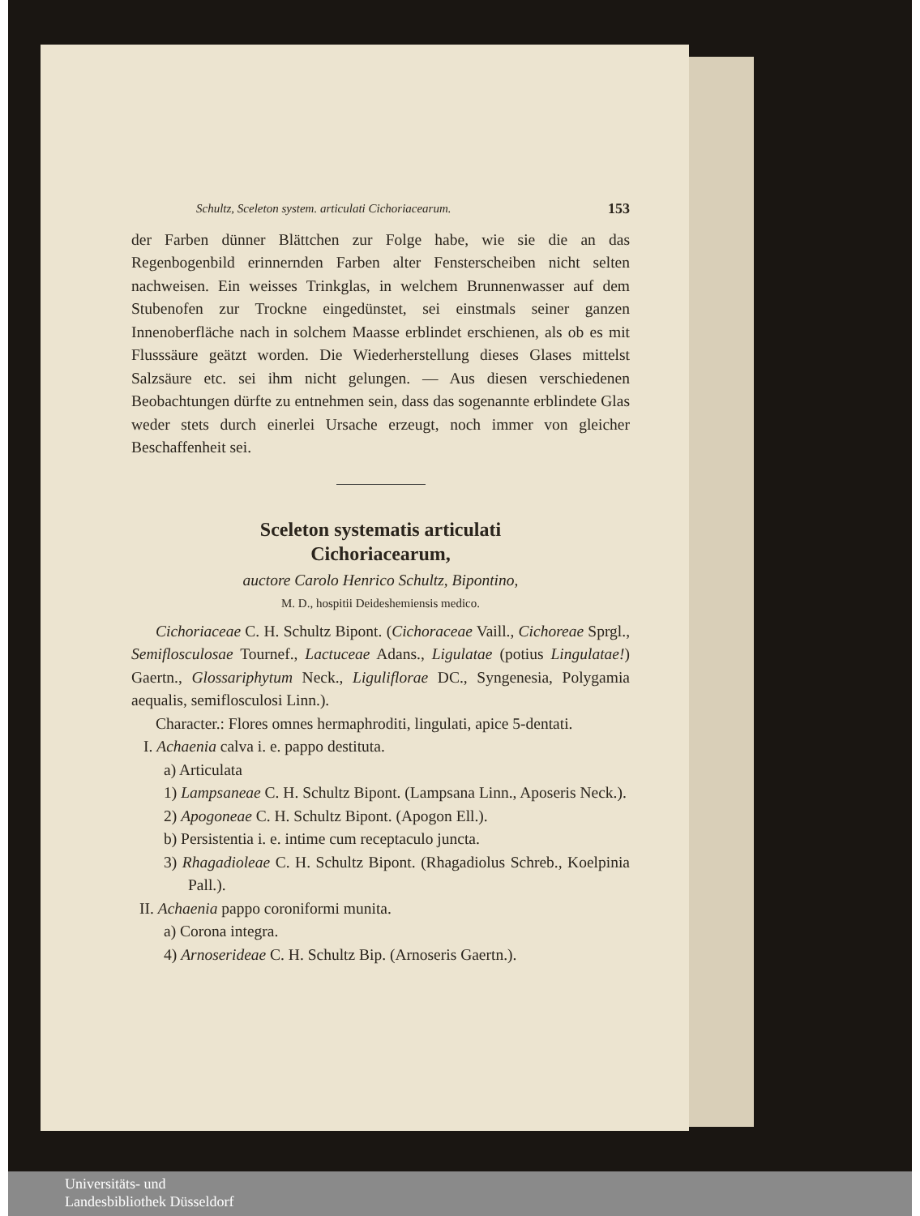Schultz, Sceleton system. articulati Cichoriacearum. 153
der Farben dünner Blättchen zur Folge habe, wie sie die an das Regenbogenbild erinnernden Farben alter Fensterscheiben nicht selten nachweisen. Ein weisses Trinkglas, in welchem Brunnenwasser auf dem Stubenofen zur Trockne eingedünstet, sei einstmals seiner ganzen Innenoberfläche nach in solchem Maasse erblindet erschienen, als ob es mit Flusssäure geätzt worden. Die Wiederherstellung dieses Glases mittelst Salzsäure etc. sei ihm nicht gelungen. — Aus diesen verschiedenen Beobachtungen dürfte zu entnehmen sein, dass das sogenannte erblindete Glas weder stets durch einerlei Ursache erzeugt, noch immer von gleicher Beschaffenheit sei.
Sceleton systematis articulati
Cichoriacearum,
auctore Carolo Henrico Schultz, Bipontino,
M. D., hospitii Deideshemiensis medico.
Cichoriaceae C. H. Schultz Bipont. (Cichoraceae Vaill., Cichoreae Sprgl., Semiflosculosae Tournef., Lactuceae Adans., Ligulatae (potius Lingulatae!) Gaertn., Glossariphytum Neck., Liguliflorae DC., Syngenesia, Polygamia aequalis, semiflosculosi Linn.).
Character.: Flores omnes hermaphroditi, lingulati, apice 5-dentati.
I. Achaenia calva i. e. pappo destituta.
a) Articulata
1) Lampsaneae C. H. Schultz Bipont. (Lampsana Linn., Aposeris Neck.).
2) Apogoneae C. H. Schultz Bipont. (Apogon Ell.).
b) Persistentia i. e. intime cum receptaculo juncta.
3) Rhagadioleae C. H. Schultz Bipont. (Rhagadiolus Schreb., Koelpinia Pall.).
II. Achaenia pappo coroniformi munita.
a) Corona integra.
4) Arnoserideae C. H. Schultz Bip. (Arnoseris Gaertn.).
Universitäts- und
Landesbibliothek Düsseldorf